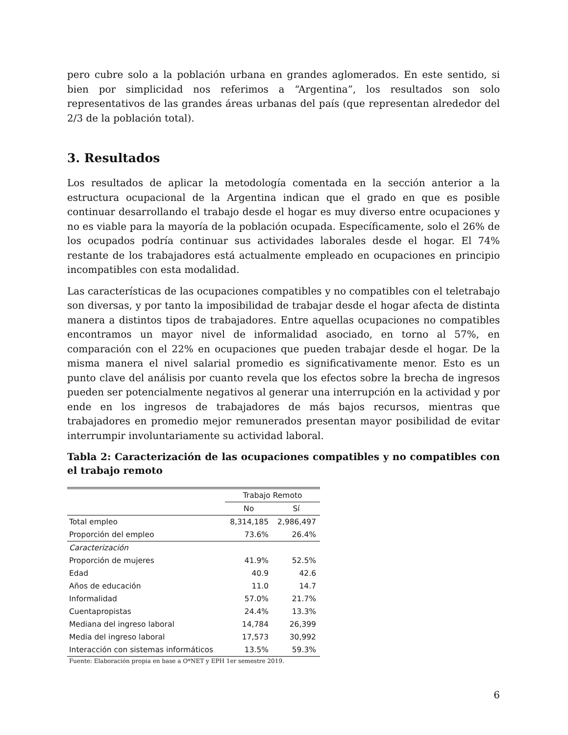pero cubre solo a la población urbana en grandes aglomerados. En este sentido, si bien por simplicidad nos referimos a “Argentina”, los resultados son solo representativos de las grandes áreas urbanas del país (que representan alrededor del 2/3 de la población total).
3. Resultados
Los resultados de aplicar la metodología comentada en la sección anterior a la estructura ocupacional de la Argentina indican que el grado en que es posible continuar desarrollando el trabajo desde el hogar es muy diverso entre ocupaciones y no es viable para la mayoría de la población ocupada. Específicamente, solo el 26% de los ocupados podría continuar sus actividades laborales desde el hogar. El 74% restante de los trabajadores está actualmente empleado en ocupaciones en principio incompatibles con esta modalidad.
Las características de las ocupaciones compatibles y no compatibles con el teletrabajo son diversas, y por tanto la imposibilidad de trabajar desde el hogar afecta de distinta manera a distintos tipos de trabajadores. Entre aquellas ocupaciones no compatibles encontramos un mayor nivel de informalidad asociado, en torno al 57%, en comparación con el 22% en ocupaciones que pueden trabajar desde el hogar. De la misma manera el nivel salarial promedio es significativamente menor. Esto es un punto clave del análisis por cuanto revela que los efectos sobre la brecha de ingresos pueden ser potencialmente negativos al generar una interrupción en la actividad y por ende en los ingresos de trabajadores de más bajos recursos, mientras que trabajadores en promedio mejor remunerados presentan mayor posibilidad de evitar interrumpir involuntariamente su actividad laboral.
Tabla 2: Caracterización de las ocupaciones compatibles y no compatibles con el trabajo remoto
| | Trabajo Remoto | |
| | No | Sí |
| Total empleo | 8,314,185 | 2,986,497 |
| Proporción del empleo | 73.6% | 26.4% |
| Caracterización | | |
| Proporción de mujeres | 41.9% | 52.5% |
| Edad | 40.9 | 42.6 |
| Años de educación | 11.0 | 14.7 |
| Informalidad | 57.0% | 21.7% |
| Cuentapropistas | 24.4% | 13.3% |
| Mediana del ingreso laboral | 14,784 | 26,399 |
| Media del ingreso laboral | 17,573 | 30,992 |
| Interacción con sistemas informáticos | 13.5% | 59.3% |
Fuente: Elaboración propia en base a O*NET y EPH 1er semestre 2019.
6